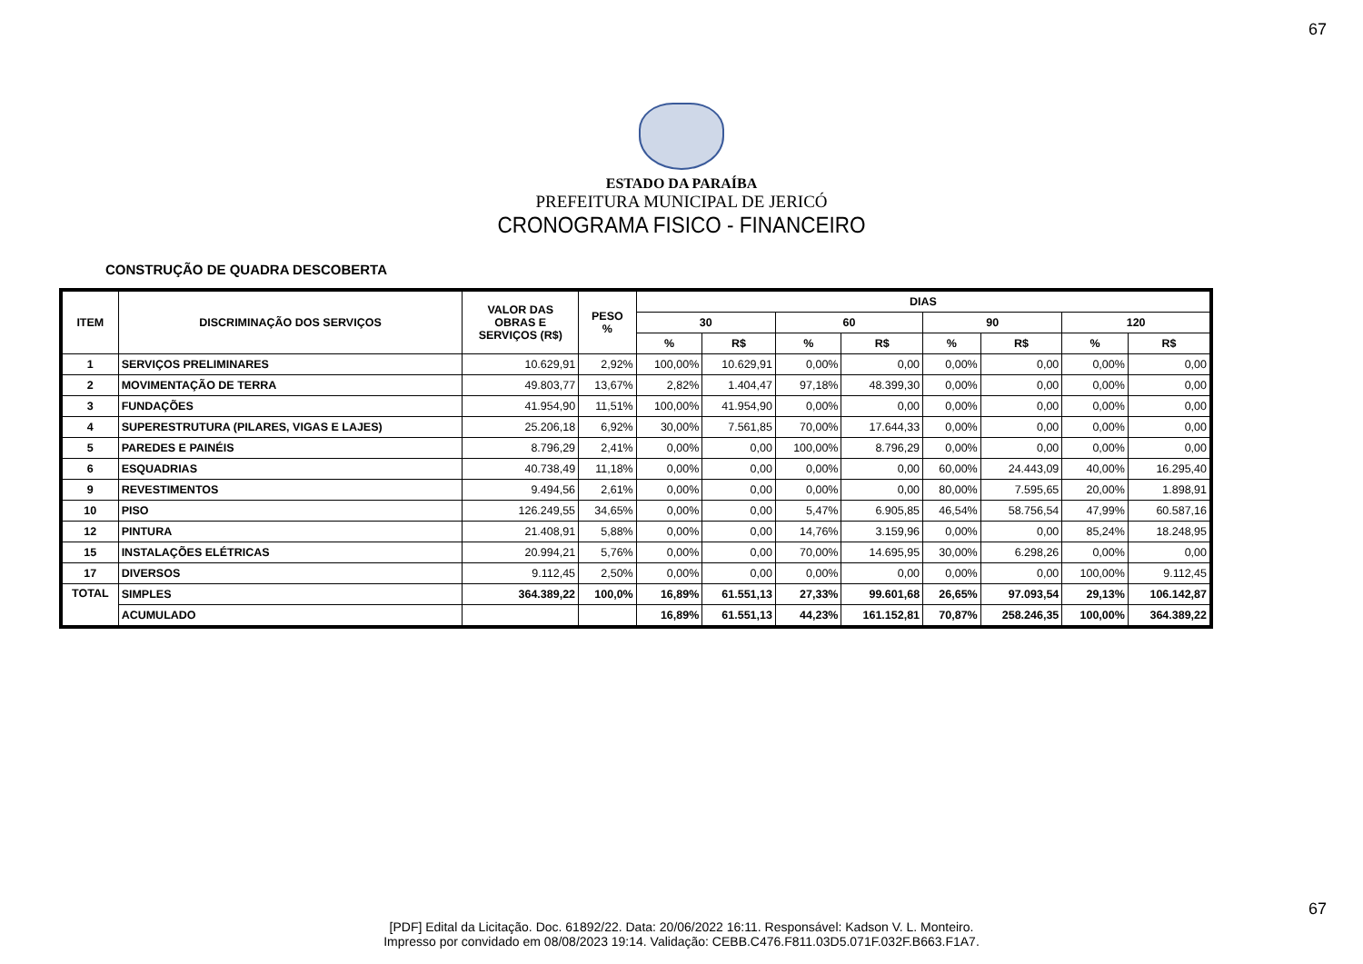67
ESTADO DA PARAÍBA
PREFEITURA MUNICIPAL DE JERICÓ
CRONOGRAMA FISICO - FINANCEIRO
CONSTRUÇÃO DE QUADRA DESCOBERTA
| ITEM | DISCRIMINAÇÃO DOS SERVIÇOS | | VALOR DAS OBRAS E SERVIÇOS (R$) | PESO % | DIAS | | | | | | | |
| --- | --- | --- | --- | --- | --- | --- | --- | --- | --- | --- | --- | --- |
| | | | | | 30 | | 60 | | 90 | | 120 | |
| | | | | | % | R$ | % | R$ | % | R$ | % | R$ |
| 1 | SERVIÇOS PRELIMINARES | | 10.629,91 | 2,92% | 100,00% | 10.629,91 | 0,00% | 0,00 | 0,00% | 0,00 | 0,00% | 0,00 |
| 2 | MOVIMENTAÇÃO DE TERRA | | 49.803,77 | 13,67% | 2,82% | 1.404,47 | 97,18% | 48.399,30 | 0,00% | 0,00 | 0,00% | 0,00 |
| 3 | FUNDAÇÕES | | 41.954,90 | 11,51% | 100,00% | 41.954,90 | 0,00% | 0,00 | 0,00% | 0,00 | 0,00% | 0,00 |
| 4 | SUPERESTRUTURA (PILARES, VIGAS E LAJES) | | 25.206,18 | 6,92% | 30,00% | 7.561,85 | 70,00% | 17.644,33 | 0,00% | 0,00 | 0,00% | 0,00 |
| 5 | PAREDES E PAINÉIS | | 8.796,29 | 2,41% | 0,00% | 0,00 | 100,00% | 8.796,29 | 0,00% | 0,00 | 0,00% | 0,00 |
| 6 | ESQUADRIAS | | 40.738,49 | 11,18% | 0,00% | 0,00 | 0,00% | 0,00 | 60,00% | 24.443,09 | 40,00% | 16.295,40 |
| 9 | REVESTIMENTOS | | 9.494,56 | 2,61% | 0,00% | 0,00 | 0,00% | 0,00 | 80,00% | 7.595,65 | 20,00% | 1.898,91 |
| 10 | PISO | | 126.249,55 | 34,65% | 0,00% | 0,00 | 5,47% | 6.905,85 | 46,54% | 58.756,54 | 47,99% | 60.587,16 |
| 12 | PINTURA | | 21.408,91 | 5,88% | 0,00% | 0,00 | 14,76% | 3.159,96 | 0,00% | 0,00 | 85,24% | 18.248,95 |
| 15 | INSTALAÇÕES ELÉTRICAS | | 20.994,21 | 5,76% | 0,00% | 0,00 | 70,00% | 14.695,95 | 30,00% | 6.298,26 | 0,00% | 0,00 |
| 17 | DIVERSOS | | 9.112,45 | 2,50% | 0,00% | 0,00 | 0,00% | 0,00 | 0,00% | 0,00 | 100,00% | 9.112,45 |
| TOTAL | | SIMPLES | 364.389,22 | 100,0% | 16,89% | 61.551,13 | 27,33% | 99.601,68 | 26,65% | 97.093,54 | 29,13% | 106.142,87 |
| | | ACUMULADO | | | 16,89% | 61.551,13 | 44,23% | 161.152,81 | 70,87% | 258.246,35 | 100,00% | 364.389,22 |
67
[PDF] Edital da Licitação. Doc. 61892/22. Data: 20/06/2022 16:11. Responsável: Kadson V. L. Monteiro.
Impresso por convidado em 08/08/2023 19:14. Validação: CEBB.C476.F811.03D5.071F.032F.B663.F1A7.